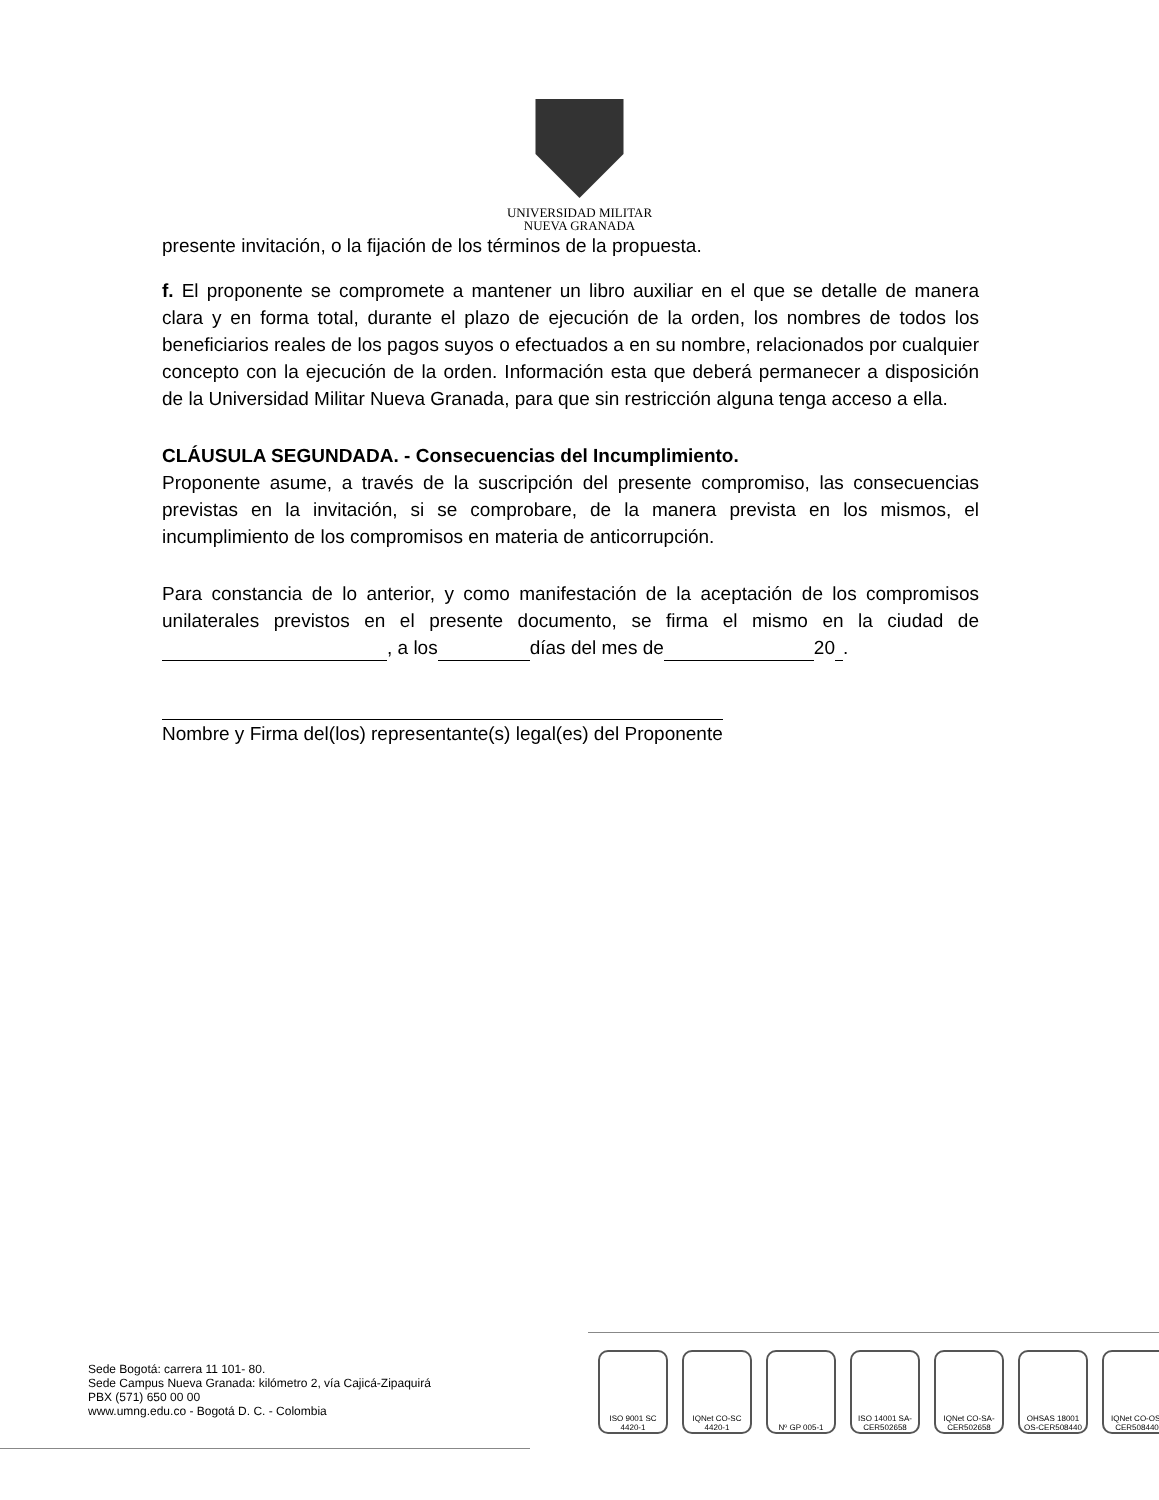UNIVERSIDAD MILITAR
NUEVA GRANADA
presente invitación, o la fijación de los términos de la propuesta.
f. El proponente se compromete a mantener un libro auxiliar en el que se detalle de manera clara y en forma total, durante el plazo de ejecución de la orden, los nombres de todos los beneficiarios reales de los pagos suyos o efectuados a en su nombre, relacionados por cualquier concepto con la ejecución de la orden. Información esta que deberá permanecer a disposición de la Universidad Militar Nueva Granada, para que sin restricción alguna tenga acceso a ella.
CLÁUSULA SEGUNDADA. - Consecuencias del Incumplimiento.
Proponente asume, a través de la suscripción del presente compromiso, las consecuencias previstas en la invitación, si se comprobare, de la manera prevista en los mismos, el incumplimiento de los compromisos en materia de anticorrupción.
Para constancia de lo anterior, y como manifestación de la aceptación de los compromisos unilaterales previstos en el presente documento, se firma el mismo en la ciudad de , a los días del mes de 20 .
Nombre y Firma del(los) representante(s) legal(es) del Proponente
Sede Bogotá: carrera 11 101- 80.
Sede Campus Nueva Granada: kilómetro 2, vía Cajicá-Zipaquirá
PBX (571) 650 00 00
www.umng.edu.co - Bogotá D. C. - Colombia
ISO 9001 SC 4420-1
IQNet CO-SC 4420-1
Nº GP 005-1 ISO 14001 SA-CER502658
IQNet CO-SA-CER502658
OHSAS 18001 OS-CER508440
IQNet CO-OS-CER508440